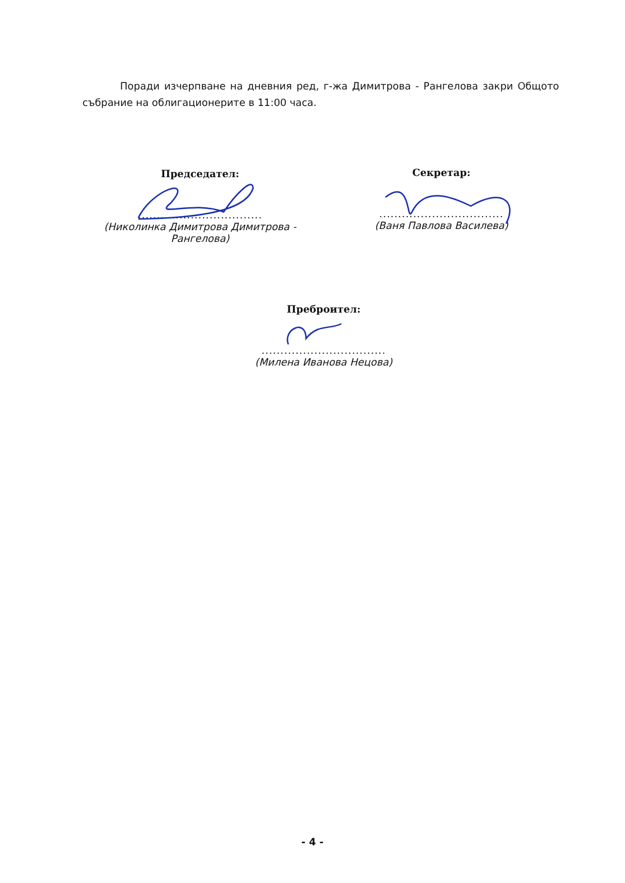Поради изчерпване на дневния ред, г-жа Димитрова - Рангелова закри Общото събрание на облигационерите в 11:00 часа.
Председател:
.................................
(Николинка Димитрова Димитрова - Рангелова)
Секретар:
.................................
(Ваня Павлова Василева)
Преброител:
.................................
(Милена Иванова Нецова)
- 4 -